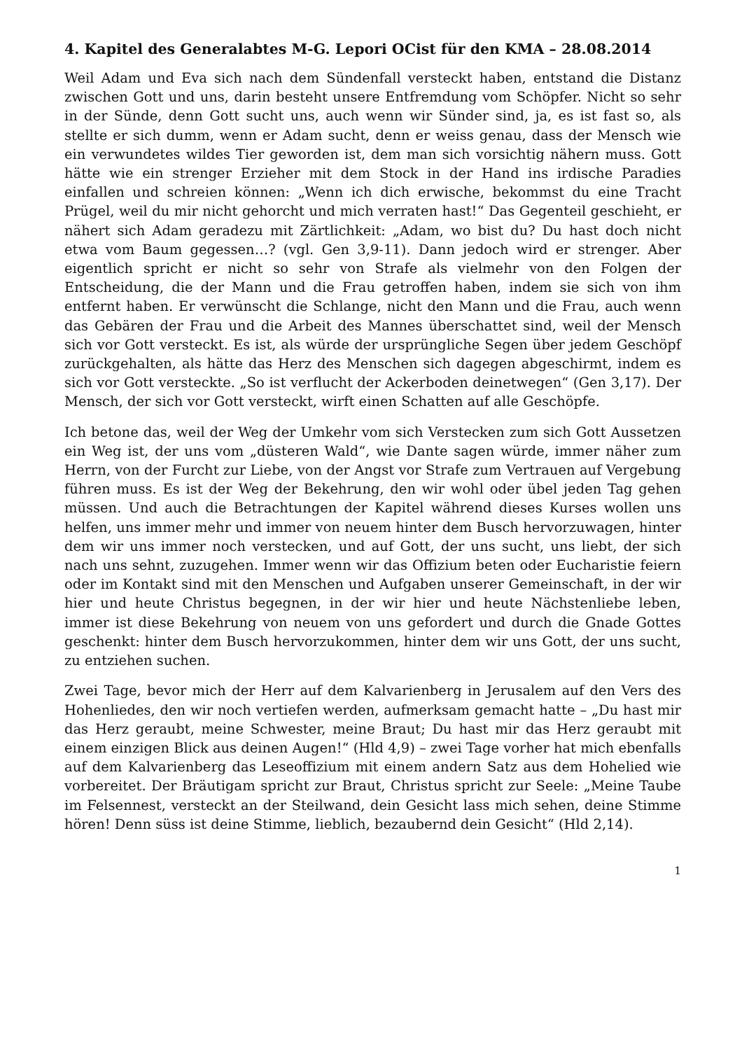4. Kapitel des Generalabtes M-G. Lepori OCist für den KMA – 28.08.2014
Weil Adam und Eva sich nach dem Sündenfall versteckt haben, entstand die Distanz zwischen Gott und uns, darin besteht unsere Entfremdung vom Schöpfer. Nicht so sehr in der Sünde, denn Gott sucht uns, auch wenn wir Sünder sind, ja, es ist fast so, als stellte er sich dumm, wenn er Adam sucht, denn er weiss genau, dass der Mensch wie ein verwundetes wildes Tier geworden ist, dem man sich vorsichtig nähern muss. Gott hätte wie ein strenger Erzieher mit dem Stock in der Hand ins irdische Paradies einfallen und schreien können: „Wenn ich dich erwische, bekommst du eine Tracht Prügel, weil du mir nicht gehorcht und mich verraten hast!“ Das Gegenteil geschieht, er nähert sich Adam geradezu mit Zärtlichkeit: „Adam, wo bist du? Du hast doch nicht etwa vom Baum gegessen…? (vgl. Gen 3,9-11). Dann jedoch wird er strenger. Aber eigentlich spricht er nicht so sehr von Strafe als vielmehr von den Folgen der Entscheidung, die der Mann und die Frau getroffen haben, indem sie sich von ihm entfernt haben. Er verwünscht die Schlange, nicht den Mann und die Frau, auch wenn das Gebären der Frau und die Arbeit des Mannes überschattet sind, weil der Mensch sich vor Gott versteckt. Es ist, als würde der ursprüngliche Segen über jedem Geschöpf zurückgehalten, als hätte das Herz des Menschen sich dagegen abgeschirmt, indem es sich vor Gott versteckte. „So ist verflucht der Ackerboden deinetwegen“ (Gen 3,17). Der Mensch, der sich vor Gott versteckt, wirft einen Schatten auf alle Geschöpfe.
Ich betone das, weil der Weg der Umkehr vom sich Verstecken zum sich Gott Aussetzen ein Weg ist, der uns vom „düsteren Wald“, wie Dante sagen würde, immer näher zum Herrn, von der Furcht zur Liebe, von der Angst vor Strafe zum Vertrauen auf Vergebung führen muss. Es ist der Weg der Bekehrung, den wir wohl oder übel jeden Tag gehen müssen. Und auch die Betrachtungen der Kapitel während dieses Kurses wollen uns helfen, uns immer mehr und immer von neuem hinter dem Busch hervorzuwagen, hinter dem wir uns immer noch verstecken, und auf Gott, der uns sucht, uns liebt, der sich nach uns sehnt, zuzugehen. Immer wenn wir das Offizium beten oder Eucharistie feiern oder im Kontakt sind mit den Menschen und Aufgaben unserer Gemeinschaft, in der wir hier und heute Christus begegnen, in der wir hier und heute Nächstenliebe leben, immer ist diese Bekehrung von neuem von uns gefordert und durch die Gnade Gottes geschenkt: hinter dem Busch hervorzukommen, hinter dem wir uns Gott, der uns sucht, zu entziehen suchen.
Zwei Tage, bevor mich der Herr auf dem Kalvarienberg in Jerusalem auf den Vers des Hohenliedes, den wir noch vertiefen werden, aufmerksam gemacht hatte – „Du hast mir das Herz geraubt, meine Schwester, meine Braut; Du hast mir das Herz geraubt mit einem einzigen Blick aus deinen Augen!“ (Hld 4,9) – zwei Tage vorher hat mich ebenfalls auf dem Kalvarienberg das Leseoffizium mit einem andern Satz aus dem Hohelied wie vorbereitet. Der Bräutigam spricht zur Braut, Christus spricht zur Seele: „Meine Taube im Felsennest, versteckt an der Steilwand, dein Gesicht lass mich sehen, deine Stimme hören! Denn süss ist deine Stimme, lieblich, bezaubernd dein Gesicht“ (Hld 2,14).
1